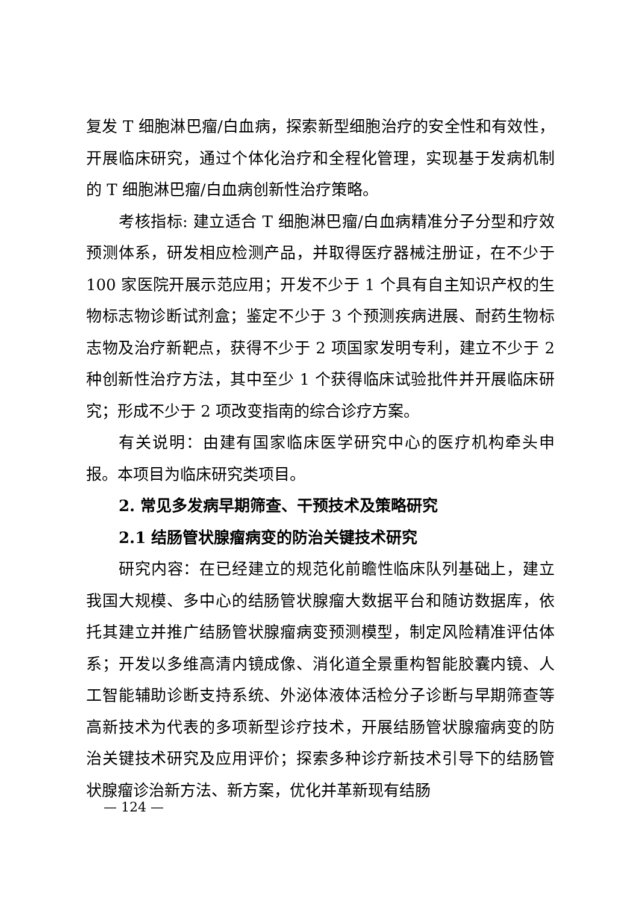复发 T 细胞淋巴瘤/白血病，探索新型细胞治疗的安全性和有效性，开展临床研究，通过个体化治疗和全程化管理，实现基于发病机制的 T 细胞淋巴瘤/白血病创新性治疗策略。
考核指标: 建立适合 T 细胞淋巴瘤/白血病精准分子分型和疗效预测体系，研发相应检测产品，并取得医疗器械注册证，在不少于 100 家医院开展示范应用；开发不少于 1 个具有自主知识产权的生物标志物诊断试剂盒；鉴定不少于 3 个预测疾病进展、耐药生物标志物及治疗新靶点，获得不少于 2 项国家发明专利，建立不少于 2 种创新性治疗方法，其中至少 1 个获得临床试验批件并开展临床研究；形成不少于 2 项改变指南的综合诊疗方案。
有关说明：由建有国家临床医学研究中心的医疗机构牵头申报。本项目为临床研究类项目。
2. 常见多发病早期筛查、干预技术及策略研究
2.1 结肠管状腺瘤病变的防治关键技术研究
研究内容：在已经建立的规范化前瞻性临床队列基础上，建立我国大规模、多中心的结肠管状腺瘤大数据平台和随访数据库，依托其建立并推广结肠管状腺瘤病变预测模型，制定风险精准评估体系；开发以多维高清内镜成像、消化道全景重构智能胶囊内镜、人工智能辅助诊断支持系统、外泌体液体活检分子诊断与早期筛查等高新技术为代表的多项新型诊疗技术，开展结肠管状腺瘤病变的防治关键技术研究及应用评价；探索多种诊疗新技术引导下的结肠管状腺瘤诊治新方法、新方案，优化并革新现有结肠
— 124 —